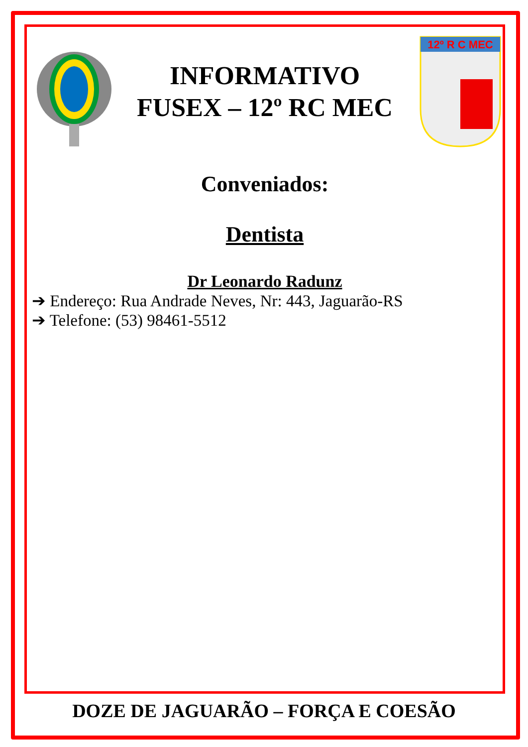INFORMATIVO
FUSEX – 12º RC MEC
12º R C MEC
Conveniados:
Dentista
Dr Leonardo Radunz
➔ Endereço: Rua Andrade Neves, Nr: 443, Jaguarão-RS
➔ Telefone: (53) 98461-5512
DOZE DE JAGUARÃO – FORÇA E COESÃO